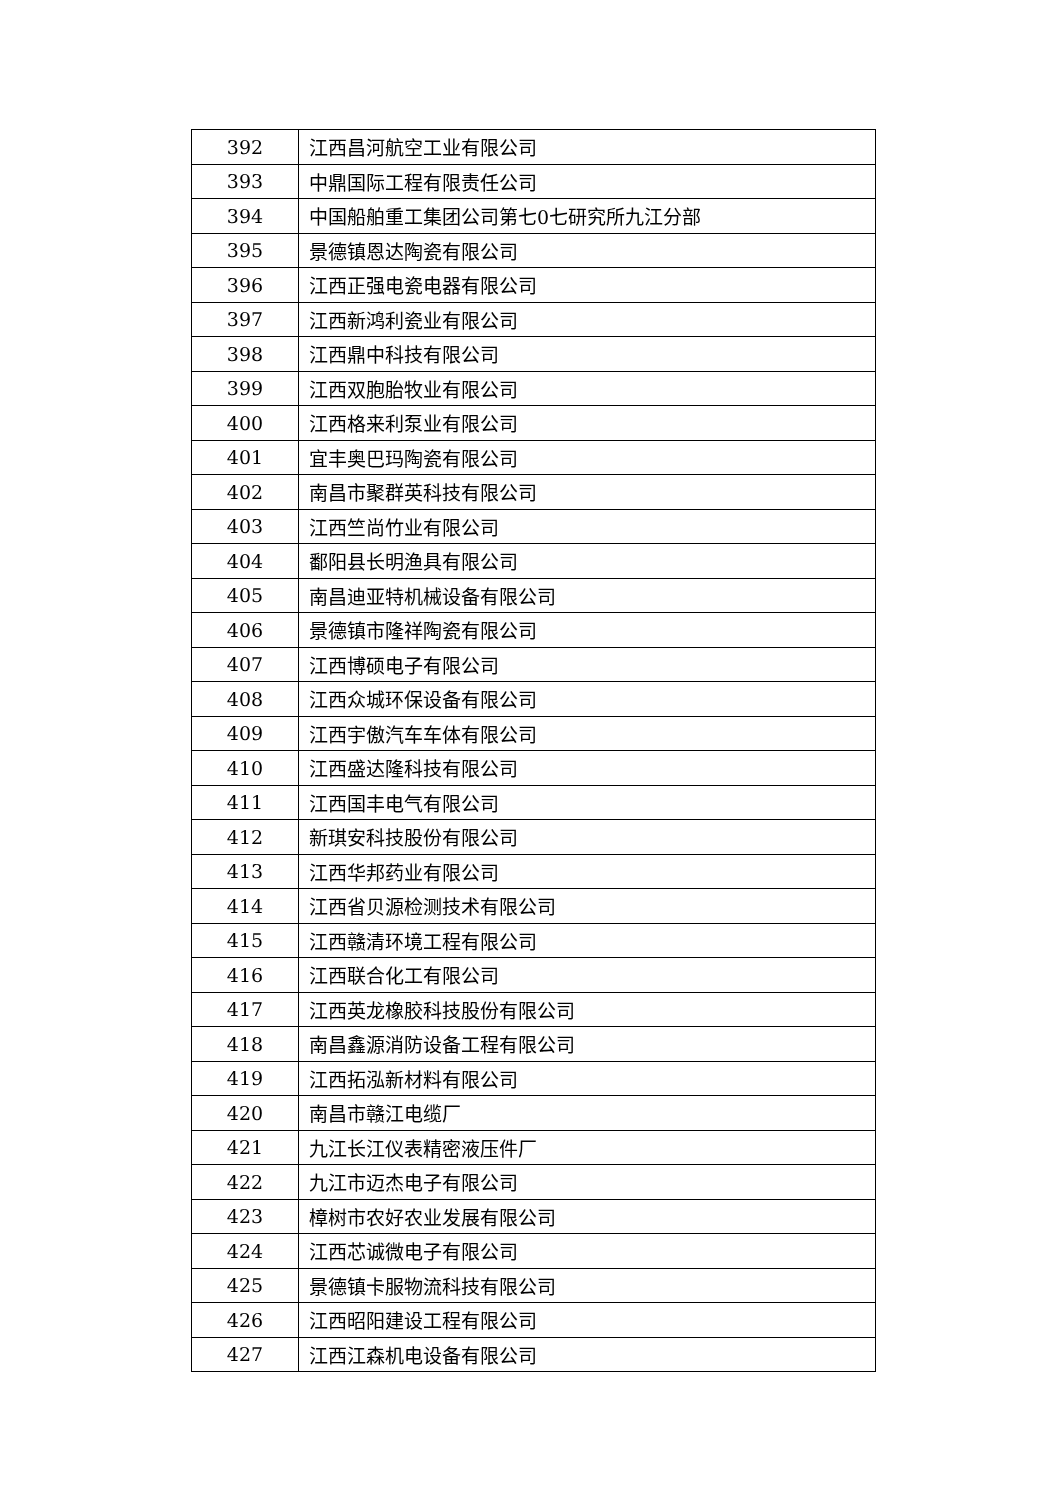| 392 | 江西昌河航空工业有限公司 |
| 393 | 中鼎国际工程有限责任公司 |
| 394 | 中国船舶重工集团公司第七0七研究所九江分部 |
| 395 | 景德镇恩达陶瓷有限公司 |
| 396 | 江西正强电瓷电器有限公司 |
| 397 | 江西新鸿利瓷业有限公司 |
| 398 | 江西鼎中科技有限公司 |
| 399 | 江西双胞胎牧业有限公司 |
| 400 | 江西格来利泵业有限公司 |
| 401 | 宜丰奥巴玛陶瓷有限公司 |
| 402 | 南昌市聚群英科技有限公司 |
| 403 | 江西竺尚竹业有限公司 |
| 404 | 鄱阳县长明渔具有限公司 |
| 405 | 南昌迪亚特机械设备有限公司 |
| 406 | 景德镇市隆祥陶瓷有限公司 |
| 407 | 江西博硕电子有限公司 |
| 408 | 江西众城环保设备有限公司 |
| 409 | 江西宇傲汽车车体有限公司 |
| 410 | 江西盛达隆科技有限公司 |
| 411 | 江西国丰电气有限公司 |
| 412 | 新琪安科技股份有限公司 |
| 413 | 江西华邦药业有限公司 |
| 414 | 江西省贝源检测技术有限公司 |
| 415 | 江西赣清环境工程有限公司 |
| 416 | 江西联合化工有限公司 |
| 417 | 江西英龙橡胶科技股份有限公司 |
| 418 | 南昌鑫源消防设备工程有限公司 |
| 419 | 江西拓泓新材料有限公司 |
| 420 | 南昌市赣江电缆厂 |
| 421 | 九江长江仪表精密液压件厂 |
| 422 | 九江市迈杰电子有限公司 |
| 423 | 樟树市农好农业发展有限公司 |
| 424 | 江西芯诚微电子有限公司 |
| 425 | 景德镇卡服物流科技有限公司 |
| 426 | 江西昭阳建设工程有限公司 |
| 427 | 江西江森机电设备有限公司 |